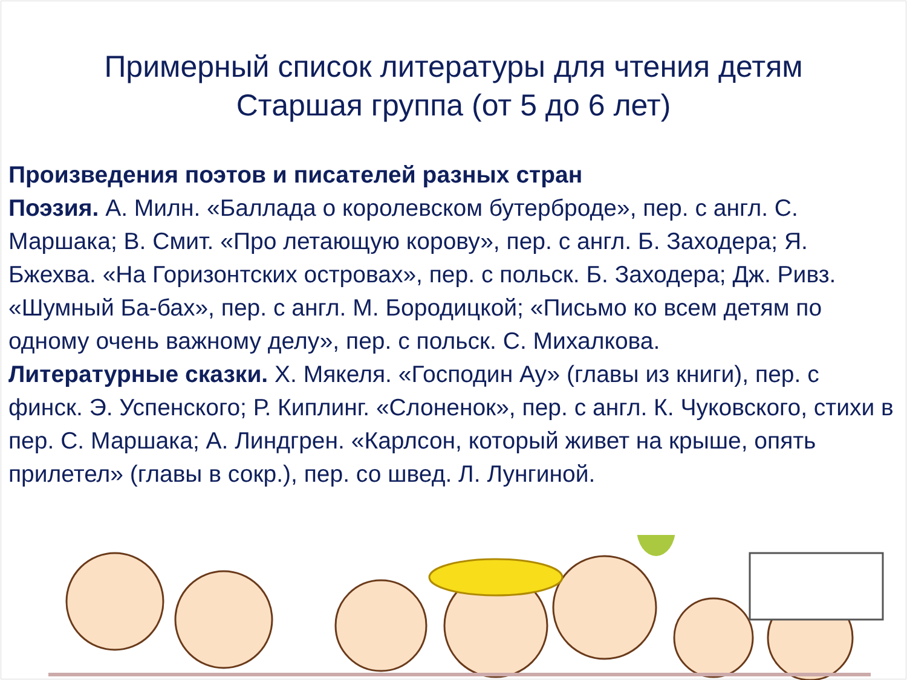Примерный список литературы для чтения детям
Старшая группа (от 5 до 6 лет)
Произведения поэтов и писателей разных стран
Поэзия. А. Милн. «Баллада о королевском бутерброде», пер. с англ. С. Маршака; В. Смит. «Про летающую корову», пер. с англ. Б. Заходера; Я. Бжехва. «На Горизонтских островах», пер. с польск. Б. Заходера; Дж. Ривз. «Шумный Ба-бах», пер. с англ. М. Бородицкой; «Письмо ко всем детям по одному очень важному делу», пер. с польск. С. Михалкова.
Литературные сказки. Х. Мякеля. «Господин Ау» (главы из книги), пер. с финск. Э. Успенского; Р. Киплинг. «Слоненок», пер. с англ. К. Чуковского, стихи в пер. С. Маршака; А. Линдгрен. «Карлсон, который живет на крыше, опять прилетел» (главы в сокр.), пер. со швед. Л. Лунгиной.